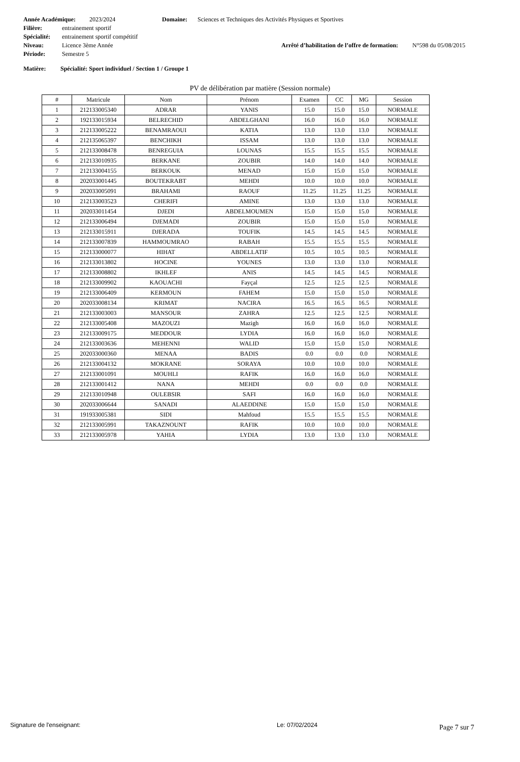Année Académique: 2023/2024 Domaine: Sciences et Techniques des Activités Physiques et Sportives
Filière: entrainement sportif
Spécialité: entrainement sportif compétitif
Niveau: Licence 3ème Année Arrêté d’habilitation de l’offre de formation: N°598 du 05/08/2015
Période: Semestre 5
Matière: Spécialité: Sport individuel / Section 1 / Groupe 1
PV de délibération par matière (Session normale)
| # | Matricule | Nom | Prénom | Examen | CC | MG | Session |
| --- | --- | --- | --- | --- | --- | --- | --- |
| 1 | 212133005340 | ADRAR | YANIS | 15.0 | 15.0 | 15.0 | NORMALE |
| 2 | 192133015934 | BELRECHID | ABDELGHANI | 16.0 | 16.0 | 16.0 | NORMALE |
| 3 | 212133005222 | BENAMRAOUI | KATIA | 13.0 | 13.0 | 13.0 | NORMALE |
| 4 | 212135065397 | BENCHIKH | ISSAM | 13.0 | 13.0 | 13.0 | NORMALE |
| 5 | 212133008478 | BENREGUIA | LOUNAS | 15.5 | 15.5 | 15.5 | NORMALE |
| 6 | 212133010935 | BERKANE | ZOUBIR | 14.0 | 14.0 | 14.0 | NORMALE |
| 7 | 212133004155 | BERKOUK | MENAD | 15.0 | 15.0 | 15.0 | NORMALE |
| 8 | 202033001445 | BOUTEKRABT | MEHDI | 10.0 | 10.0 | 10.0 | NORMALE |
| 9 | 202033005091 | BRAHAMI | RAOUF | 11.25 | 11.25 | 11.25 | NORMALE |
| 10 | 212133003523 | CHERIFI | AMINE | 13.0 | 13.0 | 13.0 | NORMALE |
| 11 | 202033011454 | DJEDI | ABDELMOUMEN | 15.0 | 15.0 | 15.0 | NORMALE |
| 12 | 212133006494 | DJEMADI | ZOUBIR | 15.0 | 15.0 | 15.0 | NORMALE |
| 13 | 212133015911 | DJERADA | TOUFIK | 14.5 | 14.5 | 14.5 | NORMALE |
| 14 | 212133007839 | HAMMOUMRAO | RABAH | 15.5 | 15.5 | 15.5 | NORMALE |
| 15 | 212133000077 | HIHAT | ABDELLATIF | 10.5 | 10.5 | 10.5 | NORMALE |
| 16 | 212133013802 | HOCINE | YOUNES | 13.0 | 13.0 | 13.0 | NORMALE |
| 17 | 212133008802 | IKHLEF | ANIS | 14.5 | 14.5 | 14.5 | NORMALE |
| 18 | 212133009902 | KAOUACHI | Fayçal | 12.5 | 12.5 | 12.5 | NORMALE |
| 19 | 212133006409 | KERMOUN | FAHEM | 15.0 | 15.0 | 15.0 | NORMALE |
| 20 | 202033008134 | KRIMAT | NACIRA | 16.5 | 16.5 | 16.5 | NORMALE |
| 21 | 212133003003 | MANSOUR | ZAHRA | 12.5 | 12.5 | 12.5 | NORMALE |
| 22 | 212133005408 | MAZOUZI | Mazigh | 16.0 | 16.0 | 16.0 | NORMALE |
| 23 | 212133009175 | MEDDOUR | LYDIA | 16.0 | 16.0 | 16.0 | NORMALE |
| 24 | 212133003636 | MEHENNI | WALID | 15.0 | 15.0 | 15.0 | NORMALE |
| 25 | 202033000360 | MENAA | BADIS | 0.0 | 0.0 | 0.0 | NORMALE |
| 26 | 212133004132 | MOKRANE | SORAYA | 10.0 | 10.0 | 10.0 | NORMALE |
| 27 | 212133001091 | MOUHLI | RAFIK | 16.0 | 16.0 | 16.0 | NORMALE |
| 28 | 212133001412 | NANA | MEHDI | 0.0 | 0.0 | 0.0 | NORMALE |
| 29 | 212133010948 | OULEBSIR | SAFI | 16.0 | 16.0 | 16.0 | NORMALE |
| 30 | 202033006644 | SANADI | ALAEDDINE | 15.0 | 15.0 | 15.0 | NORMALE |
| 31 | 191933005381 | SIDI | Mahfoud | 15.5 | 15.5 | 15.5 | NORMALE |
| 32 | 212133005991 | TAKAZNOUNT | RAFIK | 10.0 | 10.0 | 10.0 | NORMALE |
| 33 | 212133005978 | YAHIA | LYDIA | 13.0 | 13.0 | 13.0 | NORMALE |
Signature de l'enseignant: Le: 07/02/2024 Page 7 sur 7